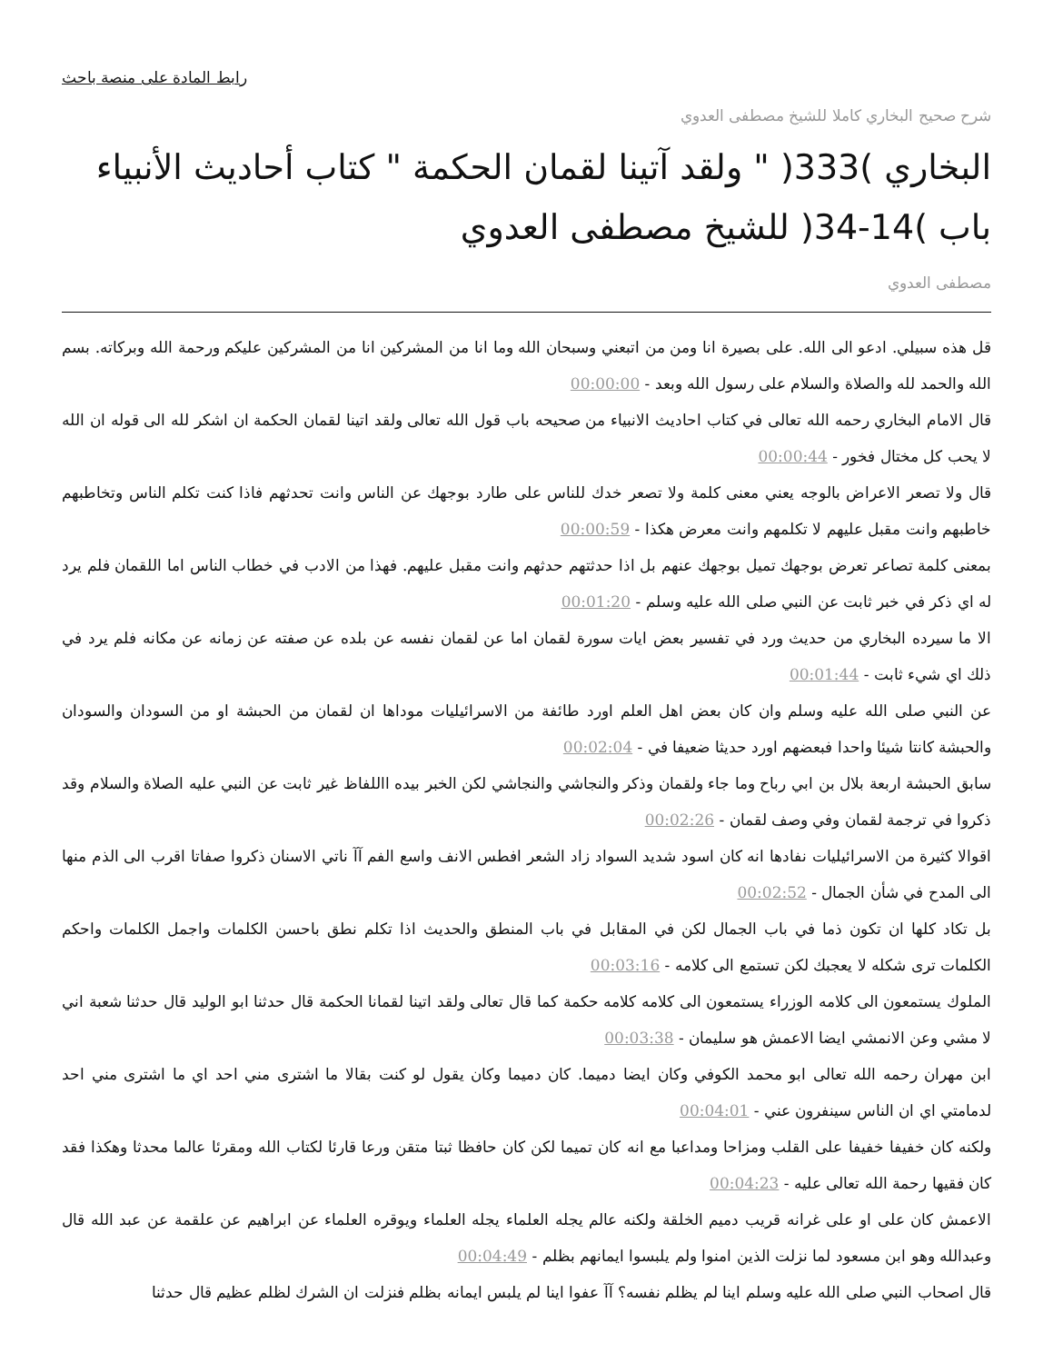رابط المادة على منصة باحث
شرح صحيح البخاري كاملا للشيخ مصطفى العدوي
البخاري )333( " ولقد آتينا لقمان الحكمة " كتاب أحاديث الأنبياء باب )14-34( للشيخ مصطفى العدوي
مصطفى العدوي
قل هذه سبيلي. ادعو الى الله. على بصيرة انا ومن من اتبعني وسبحان الله وما انا من المشركين انا من المشركين عليكم ورحمة الله وبركاته. بسم الله والحمد لله والصلاة والسلام على رسول الله وبعد - 00:00:00
قال الامام البخاري رحمه الله تعالى في كتاب احاديث الانبياء من صحيحه باب قول الله تعالى ولقد اتينا لقمان الحكمة ان اشكر لله الى قوله ان الله لا يحب كل مختال فخور - 00:00:44
قال ولا تصعر الاعراض بالوجه يعني معنى كلمة ولا تصعر خدك للناس على طارد بوجهك عن الناس وانت تحدثهم فاذا كنت تكلم الناس وتخاطبهم خاطبهم وانت مقبل عليهم لا تكلمهم وانت معرض هكذا - 00:00:59
بمعنى كلمة تصاعر تعرض بوجهك تميل بوجهك عنهم بل اذا حدثتهم حدثهم وانت مقبل عليهم. فهذا من الادب في خطاب الناس اما اللقمان فلم يرد له اي ذكر في خبر ثابت عن النبي صلى الله عليه وسلم - 00:01:20
الا ما سيرده البخاري من حديث ورد في تفسير بعض ايات سورة لقمان اما عن لقمان نفسه عن بلده عن صفته عن زمانه عن مكانه فلم يرد في ذلك اي شيء ثابت - 00:01:44
عن النبي صلى الله عليه وسلم وان كان بعض اهل العلم اورد طائفة من الاسرائيليات موداها ان لقمان من الحبشة او من السودان والسودان والحبشة كانتا شيئا واحدا فبعضهم اورد حديثا ضعيفا في - 00:02:04
سابق الحبشة اربعة بلال بن ابي رباح وما جاء ولقمان وذكر والنجاشي والنجاشي لكن الخبر بيده االلفاظ غير ثابت عن النبي عليه الصلاة والسلام وقد ذكروا في ترجمة لقمان وفي وصف لقمان - 00:02:26
اقوالا كثيرة من الاسرائيليات نفادها انه كان اسود شديد السواد زاد الشعر افطس الانف واسع الفم آآ ناتي الاسنان ذكروا صفاتا اقرب الى الذم منها الى المدح في شأن الجمال - 00:02:52
بل تكاد كلها ان تكون ذما في باب الجمال لكن في المقابل في باب المنطق والحديث اذا تكلم نطق باحسن الكلمات واجمل الكلمات واحكم الكلمات ترى شكله لا يعجبك لكن تستمع الى كلامه - 00:03:16
الملوك يستمعون الى كلامه الوزراء يستمعون الى كلامه كلامه حكمة كما قال تعالى ولقد اتينا لقمانا الحكمة قال حدثنا ابو الوليد قال حدثنا شعبة اني لا مشي وعن الانمشي ايضا الاعمش هو سليمان - 00:03:38
ابن مهران رحمه الله تعالى ابو محمد الكوفي وكان ايضا دميما. كان دميما وكان يقول لو كنت بقالا ما اشترى مني احد اي ما اشترى مني احد لدمامتي اي ان الناس سينفرون عني - 00:04:01
ولكنه كان خفيفا خفيفا على القلب ومزاحا ومداعبا مع انه كان تميما لكن كان حافظا ثبتا متقن ورعا قارئا لكتاب الله ومقرئا عالما محدثا وهكذا فقد كان فقيها رحمة الله تعالى عليه - 00:04:23
الاعمش كان على او على غرانه قريب دميم الخلقة ولكنه عالم يجله العلماء يجله العلماء ويوقره العلماء عن ابراهيم عن علقمة عن عبد الله قال وعبدالله وهو ابن مسعود لما نزلت الذين امنوا ولم يلبسوا ايمانهم بظلم - 00:04:49
قال اصحاب النبي صلى الله عليه وسلم اينا لم يظلم نفسه؟ آآ عفوا اينا لم يلبس ايمانه بظلم فنزلت ان الشرك لظلم عظيم قال حدثنا